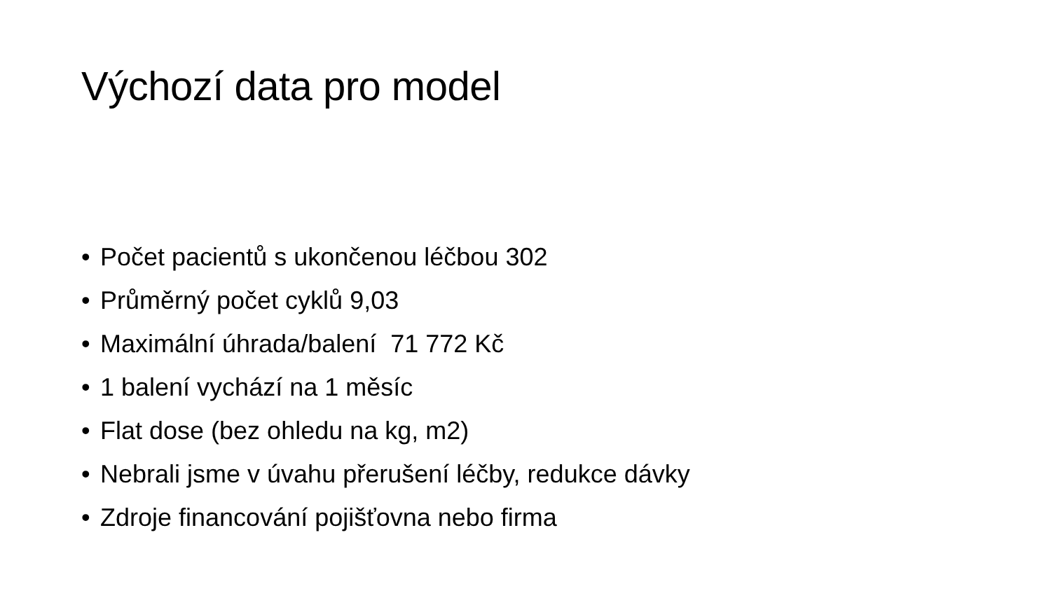Výchozí data pro model
• Počet pacientů s ukončenou léčbou 302
• Průměrný počet cyklů 9,03
• Maximální úhrada/balení 71 772 Kč
• 1 balení vychází na 1 měsíc
• Flat dose (bez ohledu na kg, m2)
• Nebrali jsme v úvahu přerušení léčby, redukce dávky
• Zdroje financování pojišťovna nebo firma